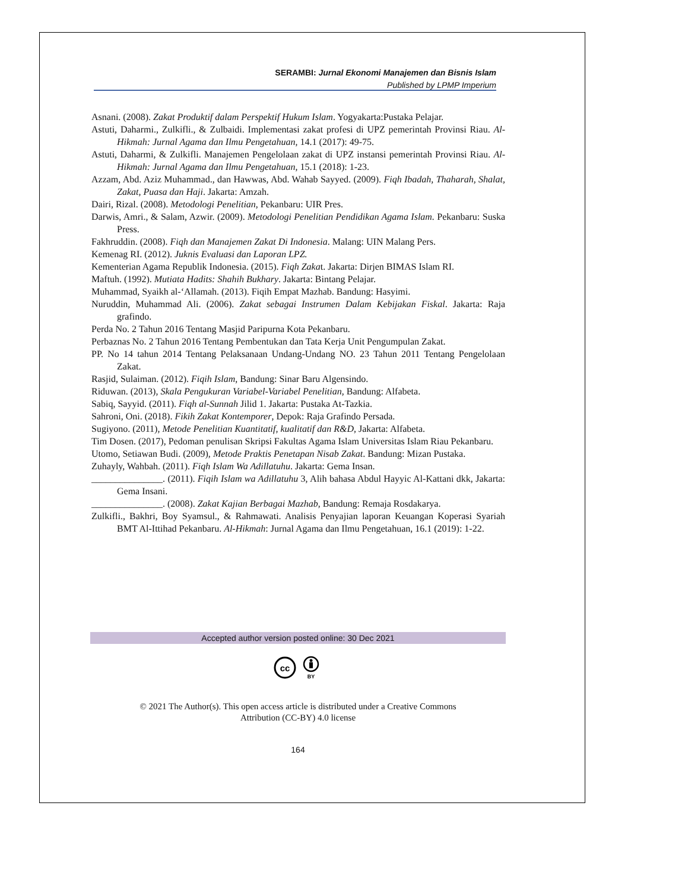SERAMBI: Jurnal Ekonomi Manajemen dan Bisnis Islam
Published by LPMP Imperium
Asnani. (2008). Zakat Produktif dalam Perspektif Hukum Islam. Yogyakarta:Pustaka Pelajar.
Astuti, Daharmi., Zulkifli., & Zulbaidi. Implementasi zakat profesi di UPZ pemerintah Provinsi Riau. Al-Hikmah: Jurnal Agama dan Ilmu Pengetahuan, 14.1 (2017): 49-75.
Astuti, Daharmi, & Zulkifli. Manajemen Pengelolaan zakat di UPZ instansi pemerintah Provinsi Riau. Al-Hikmah: Jurnal Agama dan Ilmu Pengetahuan, 15.1 (2018): 1-23.
Azzam, Abd. Aziz Muhammad., dan Hawwas, Abd. Wahab Sayyed. (2009). Fiqh Ibadah, Thaharah, Shalat, Zakat, Puasa dan Haji. Jakarta: Amzah.
Dairi, Rizal. (2008). Metodologi Penelitian, Pekanbaru: UIR Pres.
Darwis, Amri., & Salam, Azwir. (2009). Metodologi Penelitian Pendidikan Agama Islam. Pekanbaru: Suska Press.
Fakhruddin. (2008). Fiqh dan Manajemen Zakat Di Indonesia. Malang: UIN Malang Pers.
Kemenag RI. (2012). Juknis Evaluasi dan Laporan LPZ.
Kementerian Agama Republik Indonesia. (2015). Fiqh Zakat. Jakarta: Dirjen BIMAS Islam RI.
Maftuh. (1992). Mutiata Hadits: Shahih Bukhary. Jakarta: Bintang Pelajar.
Muhammad, Syaikh al-‘Allamah. (2013). Fiqih Empat Mazhab. Bandung: Hasyimi.
Nuruddin, Muhammad Ali. (2006). Zakat sebagai Instrumen Dalam Kebijakan Fiskal. Jakarta: Raja grafindo.
Perda No. 2 Tahun 2016 Tentang Masjid Paripurna Kota Pekanbaru.
Perbaznas No. 2 Tahun 2016 Tentang Pembentukan dan Tata Kerja Unit Pengumpulan Zakat.
PP. No 14 tahun 2014 Tentang Pelaksanaan Undang-Undang NO. 23 Tahun 2011 Tentang Pengelolaan Zakat.
Rasjid, Sulaiman. (2012). Fiqih Islam, Bandung: Sinar Baru Algensindo.
Riduwan. (2013), Skala Pengukuran Variabel-Variabel Penelitian, Bandung: Alfabeta.
Sabiq, Sayyid. (2011). Fiqh al-Sunnah Jilid 1. Jakarta: Pustaka At-Tazkia.
Sahroni, Oni. (2018). Fikih Zakat Kontemporer, Depok: Raja Grafindo Persada.
Sugiyono. (2011), Metode Penelitian Kuantitatif, kualitatif dan R&D, Jakarta: Alfabeta.
Tim Dosen. (2017), Pedoman penulisan Skripsi Fakultas Agama Islam Universitas Islam Riau Pekanbaru.
Utomo, Setiawan Budi. (2009), Metode Praktis Penetapan Nisab Zakat. Bandung: Mizan Pustaka.
Zuhayly, Wahbah. (2011). Fiqh Islam Wa Adillatuhu. Jakarta: Gema Insan.
_______________. (2011). Fiqih Islam wa Adillatuhu 3, Alih bahasa Abdul Hayyic Al-Kattani dkk, Jakarta: Gema Insani.
_______________. (2008). Zakat Kajian Berbagai Mazhab, Bandung: Remaja Rosdakarya.
Zulkifli., Bakhri, Boy Syamsul., & Rahmawati. Analisis Penyajian laporan Keuangan Koperasi Syariah BMT Al-Ittihad Pekanbaru. Al-Hikmah: Jurnal Agama dan Ilmu Pengetahuan, 16.1 (2019): 1-22.
Accepted author version posted online: 30 Dec 2021
cc
BY
© 2021 The Author(s). This open access article is distributed under a Creative Commons
Attribution (CC-BY) 4.0 license
164